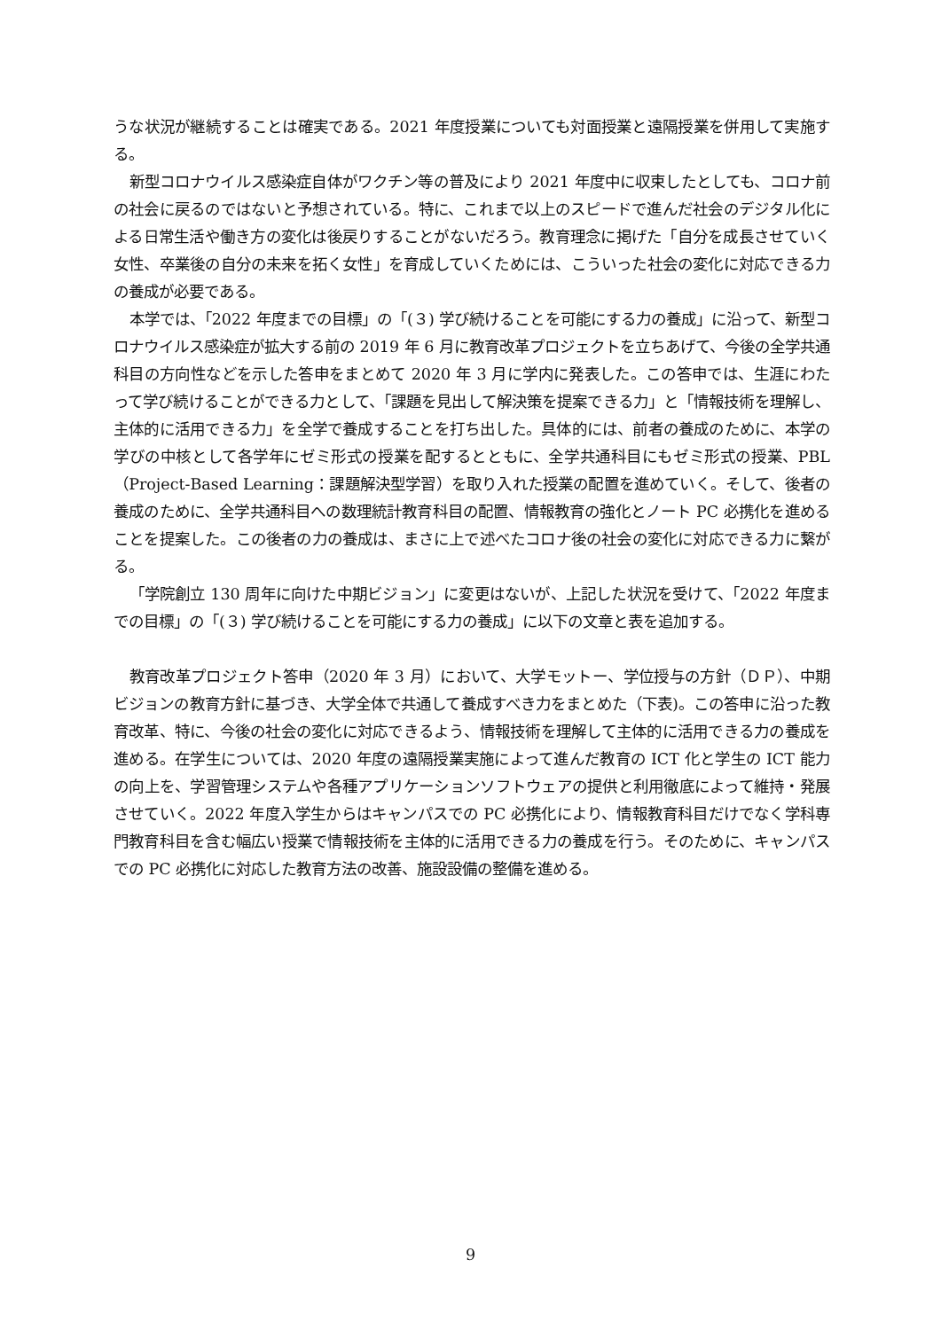うな状況が継続することは確実である。2021 年度授業についても対面授業と遠隔授業を併用して実施する。
新型コロナウイルス感染症自体がワクチン等の普及により 2021 年度中に収束したとしても、コロナ前の社会に戻るのではないと予想されている。特に、これまで以上のスピードで進んだ社会のデジタル化による日常生活や働き方の変化は後戻りすることがないだろう。教育理念に掲げた「自分を成長させていく女性、卒業後の自分の未来を拓く女性」を育成していくためには、こういった社会の変化に対応できる力の養成が必要である。
本学では、「2022 年度までの目標」の「(３) 学び続けることを可能にする力の養成」に沿って、新型コロナウイルス感染症が拡大する前の 2019 年 6 月に教育改革プロジェクトを立ちあげて、今後の全学共通科目の方向性などを示した答申をまとめて 2020 年 3 月に学内に発表した。この答申では、生涯にわたって学び続けることができる力として、「課題を見出して解決策を提案できる力」と「情報技術を理解し、主体的に活用できる力」を全学で養成することを打ち出した。具体的には、前者の養成のために、本学の学びの中核として各学年にゼミ形式の授業を配するとともに、全学共通科目にもゼミ形式の授業、PBL（Project-Based Learning：課題解決型学習）を取り入れた授業の配置を進めていく。そして、後者の養成のために、全学共通科目への数理統計教育科目の配置、情報教育の強化とノート PC 必携化を進めることを提案した。この後者の力の養成は、まさに上で述べたコロナ後の社会の変化に対応できる力に繋がる。
「学院創立 130 周年に向けた中期ビジョン」に変更はないが、上記した状況を受けて、「2022 年度までの目標」の「(３) 学び続けることを可能にする力の養成」に以下の文章と表を追加する。
教育改革プロジェクト答申（2020 年 3 月）において、大学モットー、学位授与の方針（ＤＰ）、中期ビジョンの教育方針に基づき、大学全体で共通して養成すべき力をまとめた（下表)。この答申に沿った教育改革、特に、今後の社会の変化に対応できるよう、情報技術を理解して主体的に活用できる力の養成を進める。在学生については、2020 年度の遠隔授業実施によって進んだ教育の ICT 化と学生の ICT 能力の向上を、学習管理システムや各種アプリケーションソフトウェアの提供と利用徹底によって維持・発展させていく。2022 年度入学生からはキャンパスでの PC 必携化により、情報教育科目だけでなく学科専門教育科目を含む幅広い授業で情報技術を主体的に活用できる力の養成を行う。そのために、キャンパスでの PC 必携化に対応した教育方法の改善、施設設備の整備を進める。
9